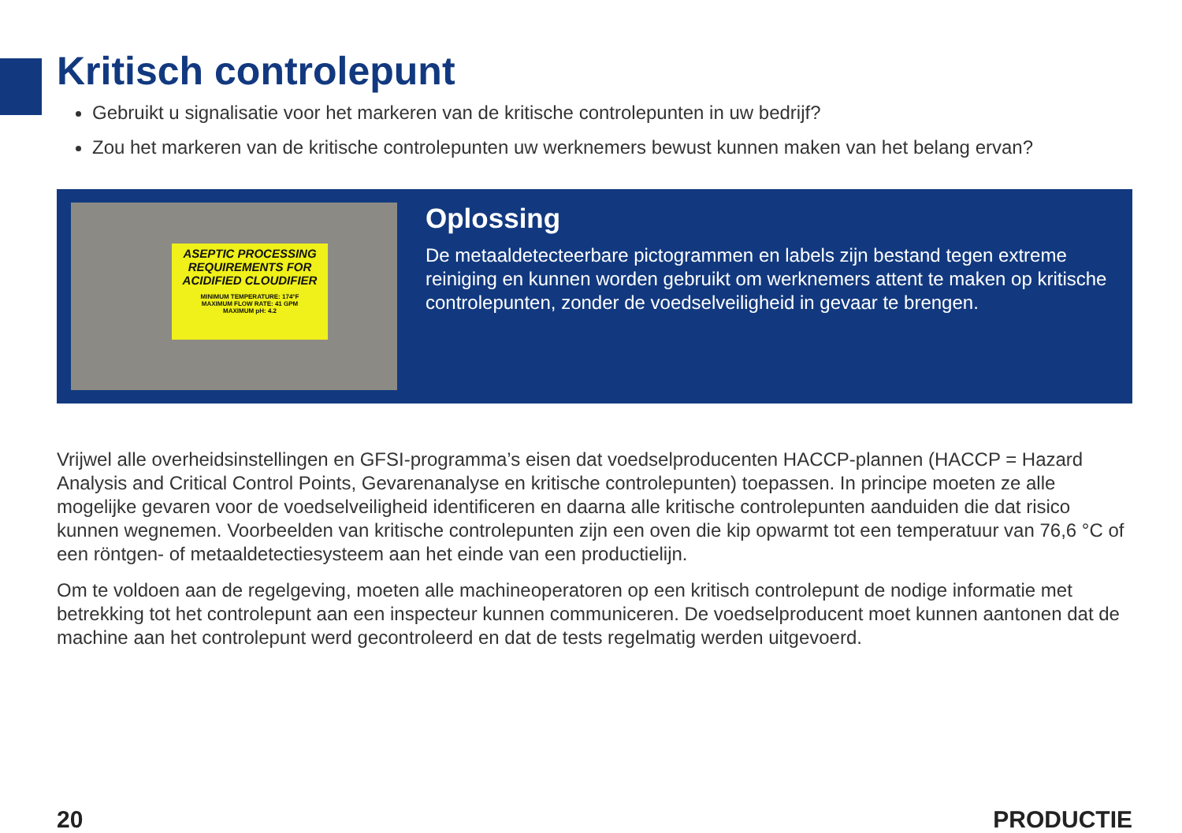Kritisch controlepunt
Gebruikt u signalisatie voor het markeren van de kritische controlepunten in uw bedrijf?
Zou het markeren van de kritische controlepunten uw werknemers bewust kunnen maken van het belang ervan?
ASEPTIC PROCESSING
REQUIREMENTS FOR
ACIDIFIED CLOUDIFIER
MINIMUM TEMPERATURE: 174°F
MAXIMUM FLOW RATE: 41 GPM
MAXIMUM pH: 4.2
Oplossing
De metaaldetecteerbare pictogrammen en labels zijn bestand tegen extreme reiniging en kunnen worden gebruikt om werknemers attent te maken op kritische controlepunten, zonder de voedselveiligheid in gevaar te brengen.
Vrijwel alle overheidsinstellingen en GFSI-programma’s eisen dat voedselproducenten HACCP-plannen (HACCP = Hazard Analysis and Critical Control Points, Gevarenanalyse en kritische controlepunten) toepassen. In principe moeten ze alle mogelijke gevaren voor de voedselveiligheid identificeren en daarna alle kritische controlepunten aanduiden die dat risico kunnen wegnemen. Voorbeelden van kritische controlepunten zijn een oven die kip opwarmt tot een temperatuur van 76,6 °C of een röntgen- of metaaldetectiesysteem aan het einde van een productielijn.
Om te voldoen aan de regelgeving, moeten alle machineoperatoren op een kritisch controlepunt de nodige informatie met betrekking tot het controlepunt aan een inspecteur kunnen communiceren. De voedselproducent moet kunnen aantonen dat de machine aan het controlepunt werd gecontroleerd en dat de tests regelmatig werden uitgevoerd.
20 PRODUCTIE